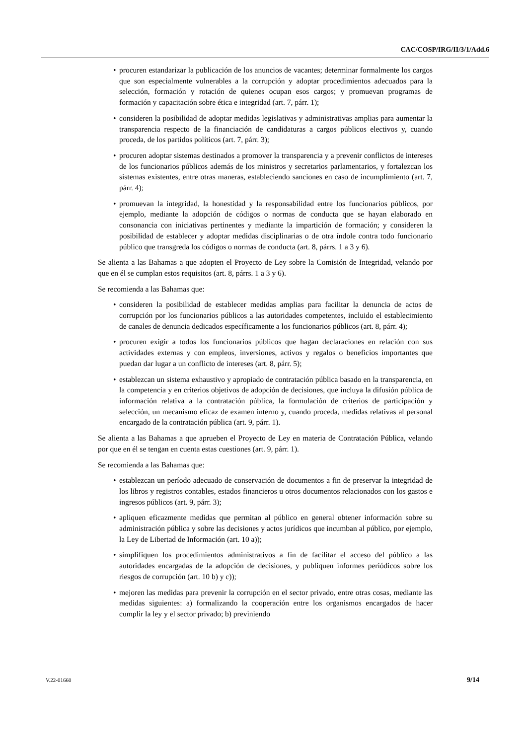CAC/COSP/IRG/II/3/1/Add.6
• procuren estandarizar la publicación de los anuncios de vacantes; determinar formalmente los cargos que son especialmente vulnerables a la corrupción y adoptar procedimientos adecuados para la selección, formación y rotación de quienes ocupan esos cargos; y promuevan programas de formación y capacitación sobre ética e integridad (art. 7, párr. 1);
• consideren la posibilidad de adoptar medidas legislativas y administrativas amplias para aumentar la transparencia respecto de la financiación de candidaturas a cargos públicos electivos y, cuando proceda, de los partidos políticos (art. 7, párr. 3);
• procuren adoptar sistemas destinados a promover la transparencia y a prevenir conflictos de intereses de los funcionarios públicos además de los ministros y secretarios parlamentarios, y fortalezcan los sistemas existentes, entre otras maneras, estableciendo sanciones en caso de incumplimiento (art. 7, párr. 4);
• promuevan la integridad, la honestidad y la responsabilidad entre los funcionarios públicos, por ejemplo, mediante la adopción de códigos o normas de conducta que se hayan elaborado en consonancia con iniciativas pertinentes y mediante la impartición de formación; y consideren la posibilidad de establecer y adoptar medidas disciplinarias o de otra índole contra todo funcionario público que transgreda los códigos o normas de conducta (art. 8, párrs. 1 a 3 y 6).
Se alienta a las Bahamas a que adopten el Proyecto de Ley sobre la Comisión de Integridad, velando por que en él se cumplan estos requisitos (art. 8, párrs. 1 a 3 y 6).
Se recomienda a las Bahamas que:
• consideren la posibilidad de establecer medidas amplias para facilitar la denuncia de actos de corrupción por los funcionarios públicos a las autoridades competentes, incluido el establecimiento de canales de denuncia dedicados específicamente a los funcionarios públicos (art. 8, párr. 4);
• procuren exigir a todos los funcionarios públicos que hagan declaraciones en relación con sus actividades externas y con empleos, inversiones, activos y regalos o beneficios importantes que puedan dar lugar a un conflicto de intereses (art. 8, párr. 5);
• establezcan un sistema exhaustivo y apropiado de contratación pública basado en la transparencia, en la competencia y en criterios objetivos de adopción de decisiones, que incluya la difusión pública de información relativa a la contratación pública, la formulación de criterios de participación y selección, un mecanismo eficaz de examen interno y, cuando proceda, medidas relativas al personal encargado de la contratación pública (art. 9, párr. 1).
Se alienta a las Bahamas a que aprueben el Proyecto de Ley en materia de Contratación Pública, velando por que en él se tengan en cuenta estas cuestiones (art. 9, párr. 1).
Se recomienda a las Bahamas que:
• establezcan un período adecuado de conservación de documentos a fin de preservar la integridad de los libros y registros contables, estados financieros u otros documentos relacionados con los gastos e ingresos públicos (art. 9, párr. 3);
• apliquen eficazmente medidas que permitan al público en general obtener información sobre su administración pública y sobre las decisiones y actos jurídicos que incumban al público, por ejemplo, la Ley de Libertad de Información (art. 10 a));
• simplifiquen los procedimientos administrativos a fin de facilitar el acceso del público a las autoridades encargadas de la adopción de decisiones, y publiquen informes periódicos sobre los riesgos de corrupción (art. 10 b) y c));
• mejoren las medidas para prevenir la corrupción en el sector privado, entre otras cosas, mediante las medidas siguientes: a) formalizando la cooperación entre los organismos encargados de hacer cumplir la ley y el sector privado; b) previniendo
V.22-01660 9/14